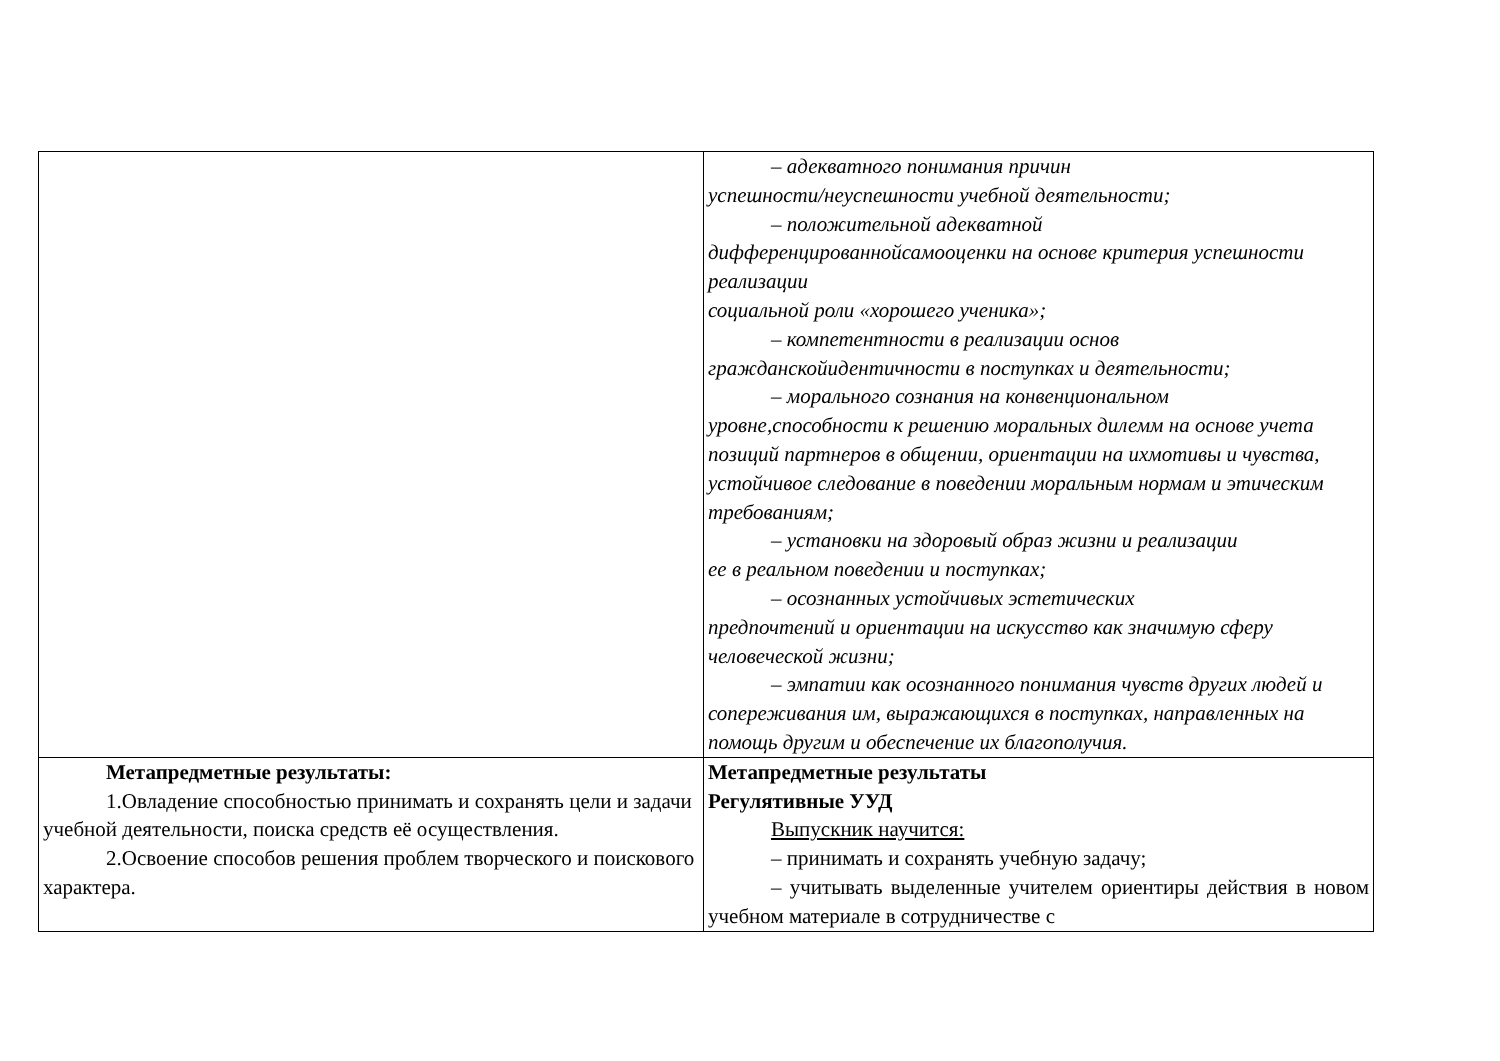| | – адекватного понимания причин успешности/неуспешности учебной деятельности; – положительной адекватной дифференцированнойсамооценки на основе критерия успешности реализации социальной роли «хорошего ученика»; – компетентности в реализации основ гражданскойидентичности в поступках и деятельности; – морального сознания на конвенциональном уровне,способности к решению моральных дилемм на основе учета позиций партнеров в общении, ориентации на ихмотивы и чувства, устойчивое следование в поведении моральным нормам и этическим требованиям; – установки на здоровый образ жизни и реализации ее в реальном поведении и поступках; – осознанных устойчивых эстетических предпочтений и ориентации на искусство как значимую сферу человеческой жизни; – эмпатии как осознанного понимания чувств других людей и сопереживания им, выражающихся в поступках, направленных на помощь другим и обеспечение их благополучия. |
| Метапредметные результаты: 1.Овладение способностью принимать и сохранять цели и задачи учебной деятельности, поиска средств её осуществления. 2.Освоение способов решения проблем творческого и поискового характера. | Метапредметные результаты Регулятивные УУД Выпускник научится: – принимать и сохранять учебную задачу; – учитывать выделенные учителем ориентиры действия в новом учебном материале в сотрудничестве с |